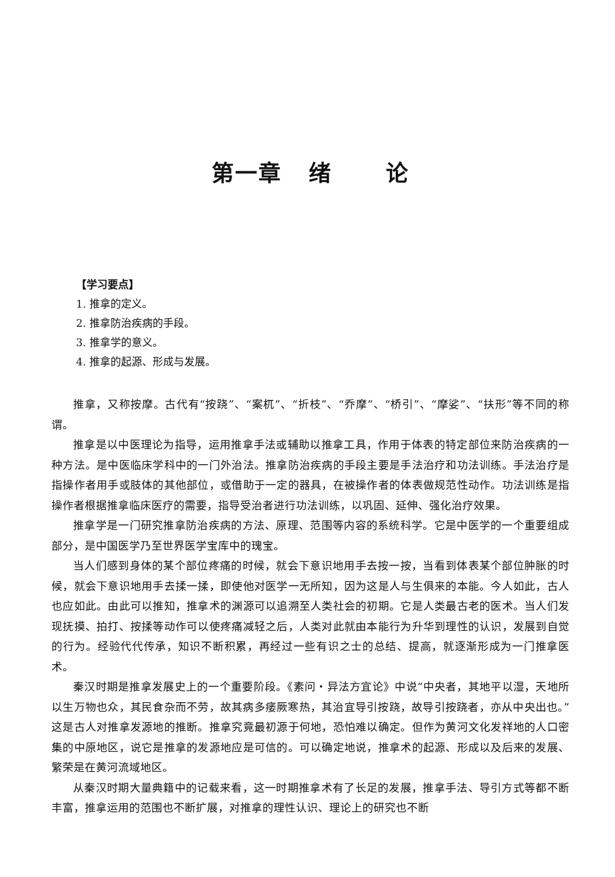第一章 绪 论
【学习要点】
1. 推拿的定义。
2. 推拿防治疾病的手段。
3. 推拿学的意义。
4. 推拿的起源、形成与发展。
推拿，又称按摩。古代有“按跷”、“案杌”、“折枝”、“乔摩”、“桥引”、“摩娑”、“扶形”等不同的称谓。
推拿是以中医理论为指导，运用推拿手法或辅助以推拿工具，作用于体表的特定部位来防治疾病的一种方法。是中医临床学科中的一门外治法。推拿防治疾病的手段主要是手法治疗和功法训练。手法治疗是指操作者用手或肢体的其他部位，或借助于一定的器具，在被操作者的体表做规范性动作。功法训练是指操作者根据推拿临床医疗的需要，指导受治者进行功法训练，以巩固、延伸、强化治疗效果。
推拿学是一门研究推拿防治疾病的方法、原理、范围等内容的系统科学。它是中医学的一个重要组成部分，是中国医学乃至世界医学宝库中的瑰宝。
当人们感到身体的某个部位疼痛的时候，就会下意识地用手去按一按，当看到体表某个部位肿胀的时候，就会下意识地用手去揉一揉，即使他对医学一无所知，因为这是人与生俱来的本能。今人如此，古人也应如此。由此可以推知，推拿术的渊源可以追溯至人类社会的初期。它是人类最古老的医术。当人们发现抚摸、拍打、按揉等动作可以使疼痛减轻之后，人类对此就由本能行为升华到理性的认识，发展到自觉的行为。经验代代传承，知识不断积累，再经过一些有识之士的总结、提高，就逐渐形成为一门推拿医术。
秦汉时期是推拿发展史上的一个重要阶段。《素问・异法方宜论》中说“中央者，其地平以湿，天地所以生万物也众，其民食杂而不劳，故其病多痿厥寒热，其治宜导引按跷，故导引按跷者，亦从中央出也。”这是古人对推拿发源地的推断。推拿究竟最初源于何地，恐怕难以确定。但作为黄河文化发祥地的人口密集的中原地区，说它是推拿的发源地应是可信的。可以确定地说，推拿术的起源、形成以及后来的发展、繁荣是在黄河流域地区。
从秦汉时期大量典籍中的记载来看，这一时期推拿术有了长足的发展，推拿手法、导引方式等都不断丰富，推拿运用的范围也不断扩展，对推拿的理性认识、理论上的研究也不断